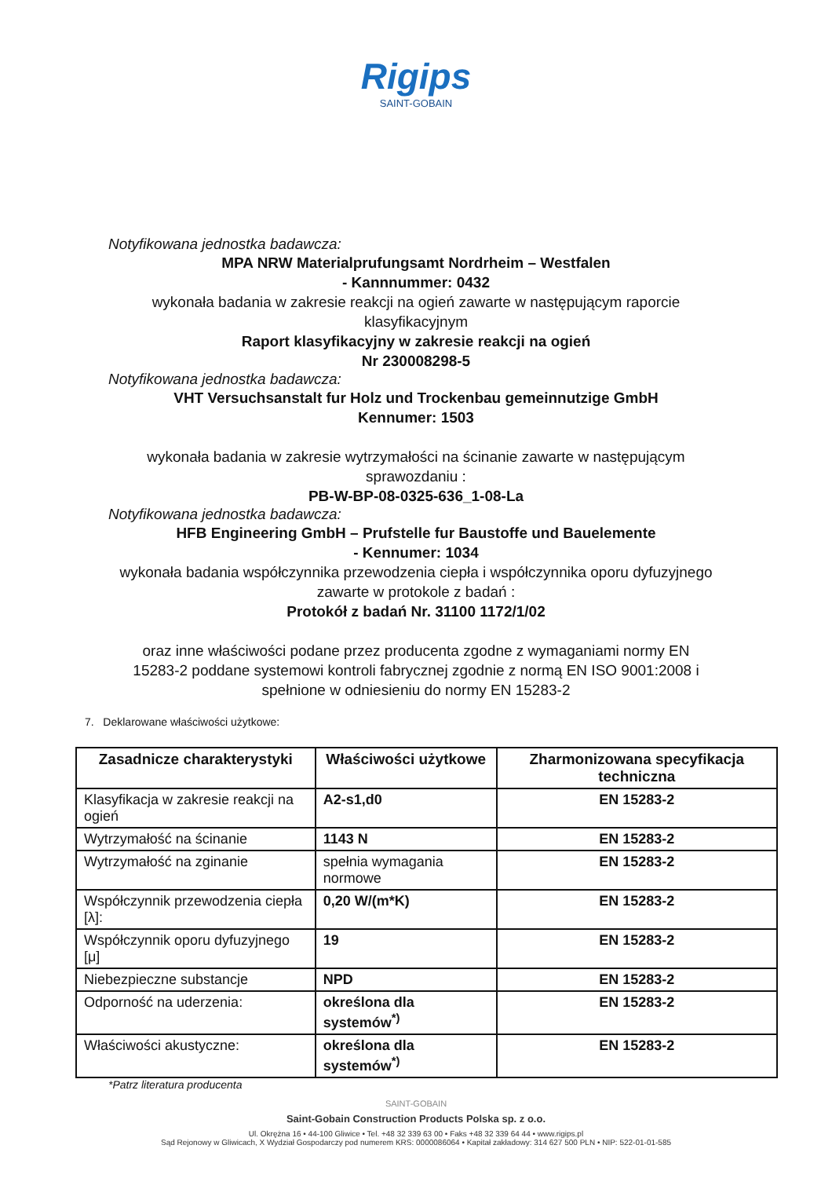Rigips
SAINT-GOBAIN
Notyfikowana jednostka badawcza:
MPA NRW Materialprufungsamt Nordrheim – Westfalen
- Kannnummer: 0432
wykonała badania w zakresie reakcji na ogień zawarte w następującym raporcie
klasyfikacyjnym
Raport klasyfikacyjny w zakresie reakcji na ogień
Nr 230008298-5
Notyfikowana jednostka badawcza:
VHT Versuchsanstalt fur Holz und Trockenbau gemeinnutzige GmbH
Kennumer: 1503
wykonała badania w zakresie wytrzymałości na ścinanie zawarte w następującym
sprawozdaniu :
PB-W-BP-08-0325-636_1-08-La
Notyfikowana jednostka badawcza:
HFB Engineering GmbH – Prufstelle fur Baustoffe und Bauelemente
- Kennumer: 1034
wykonała badania współczynnika przewodzenia ciepła i współczynnika oporu dyfuzyjnego
zawarte w protokole z badań :
Protokół z badań Nr. 31100 1172/1/02
oraz inne właściwości podane przez producenta zgodne z wymaganiami normy EN
15283-2 poddane systemowi kontroli fabrycznej zgodnie z normą EN ISO 9001:2008 i
spełnione w odniesieniu do normy EN 15283-2
7. Deklarowane właściwości użytkowe:
| Zasadnicze charakterystyki | Właściwości użytkowe | Zharmonizowana specyfikacja techniczna |
| --- | --- | --- |
| Klasyfikacja w zakresie reakcji na ogień | A2-s1,d0 | EN 15283-2 |
| Wytrzymałość na ścinanie | 1143 N | EN 15283-2 |
| Wytrzymałość na zginanie | spełnia wymagania normowe | EN 15283-2 |
| Współczynnik przewodzenia ciepła [λ]: | 0,20 W/(m*K) | EN 15283-2 |
| Współczynnik oporu dyfuzyjnego [μ] | 19 | EN 15283-2 |
| Niebezpieczne substancje | NPD | EN 15283-2 |
| Odporność na uderzenia: | określona dla systemów<sup>*)</sup> | EN 15283-2 |
| Właściwości akustyczne: | określona dla systemów<sup>*)</sup> | EN 15283-2 |
*Patrz literatura producenta
SAINT-GOBAIN
Saint-Gobain Construction Products Polska sp. z o.o.
Ul. Okrężna 16 • 44-100 Gliwice • Tel. +48 32 339 63 00 • Faks +48 32 339 64 44 • www.rigips.pl
Sąd Rejonowy w Gliwicach, X Wydział Gospodarczy pod numerem KRS: 0000086064 • Kapitał zakładowy: 314 627 500 PLN • NIP: 522-01-01-585